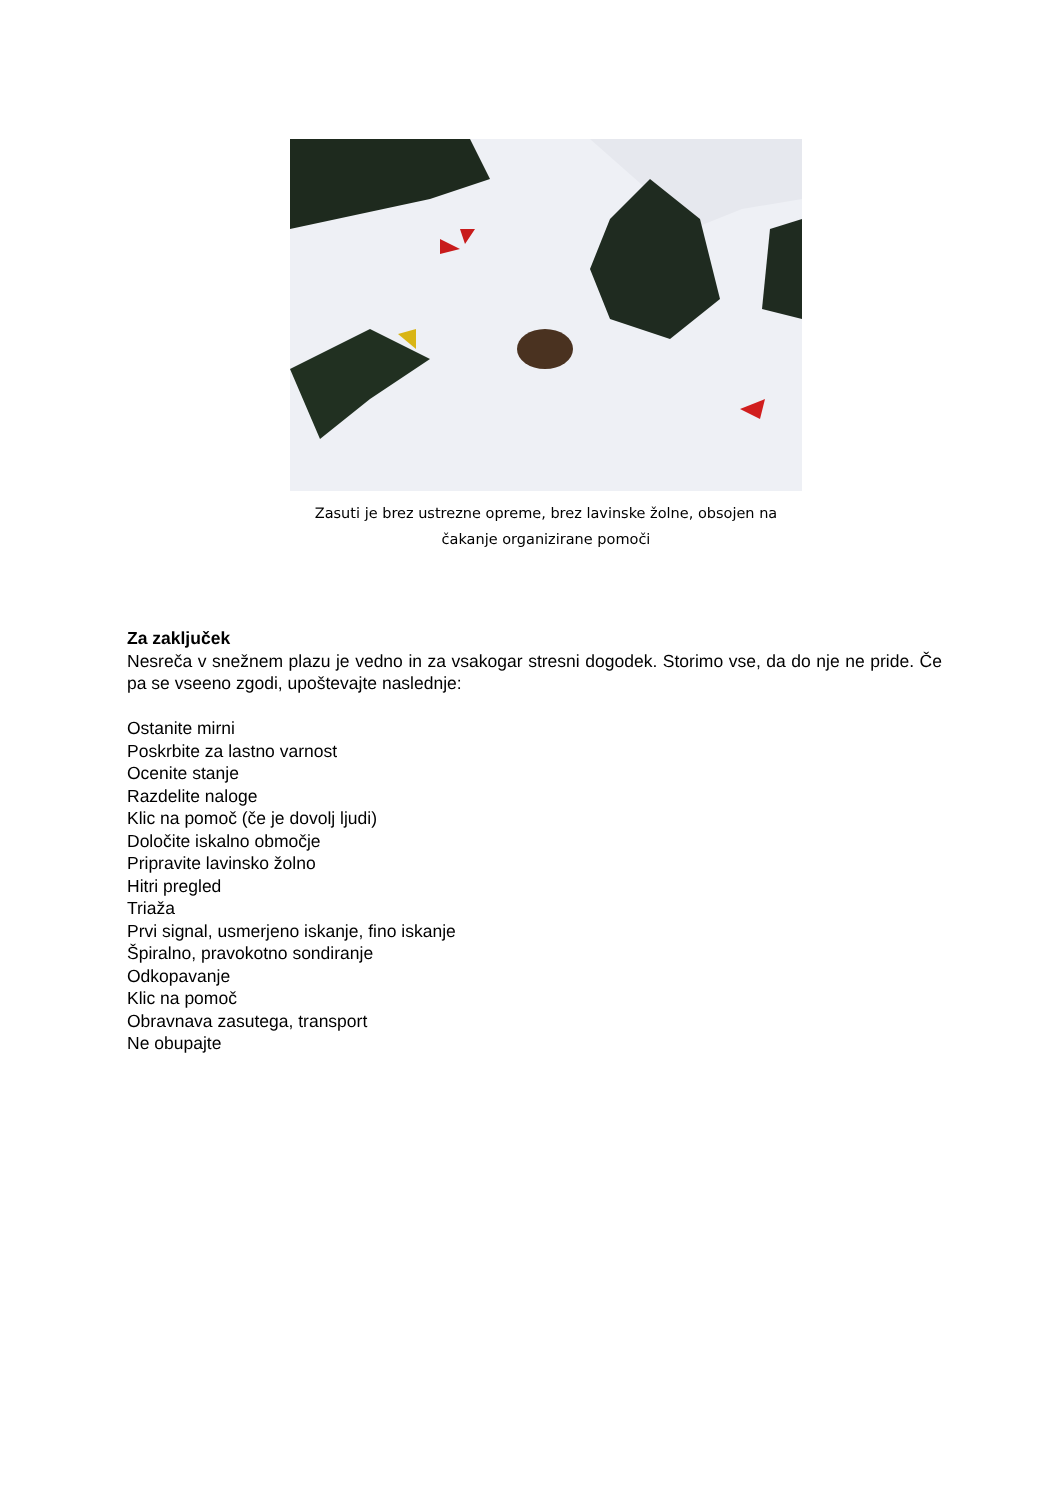Zasuti je brez ustrezne opreme, brez lavinske žolne, obsojen na
čakanje organizirane pomoči
Za zaključek
Nesreča v snežnem plazu je vedno in za vsakogar stresni dogodek. Storimo vse, da do nje ne pride. Če pa se vseeno zgodi, upoštevajte naslednje:
Ostanite mirni
Poskrbite za lastno varnost
Ocenite stanje
Razdelite naloge
Klic na pomoč (če je dovolj ljudi)
Določite iskalno območje
Pripravite lavinsko žolno
Hitri pregled
Triaža
Prvi signal, usmerjeno iskanje, fino iskanje
Špiralno, pravokotno sondiranje
Odkopavanje
Klic na pomoč
Obravnava zasutega, transport
Ne obupajte